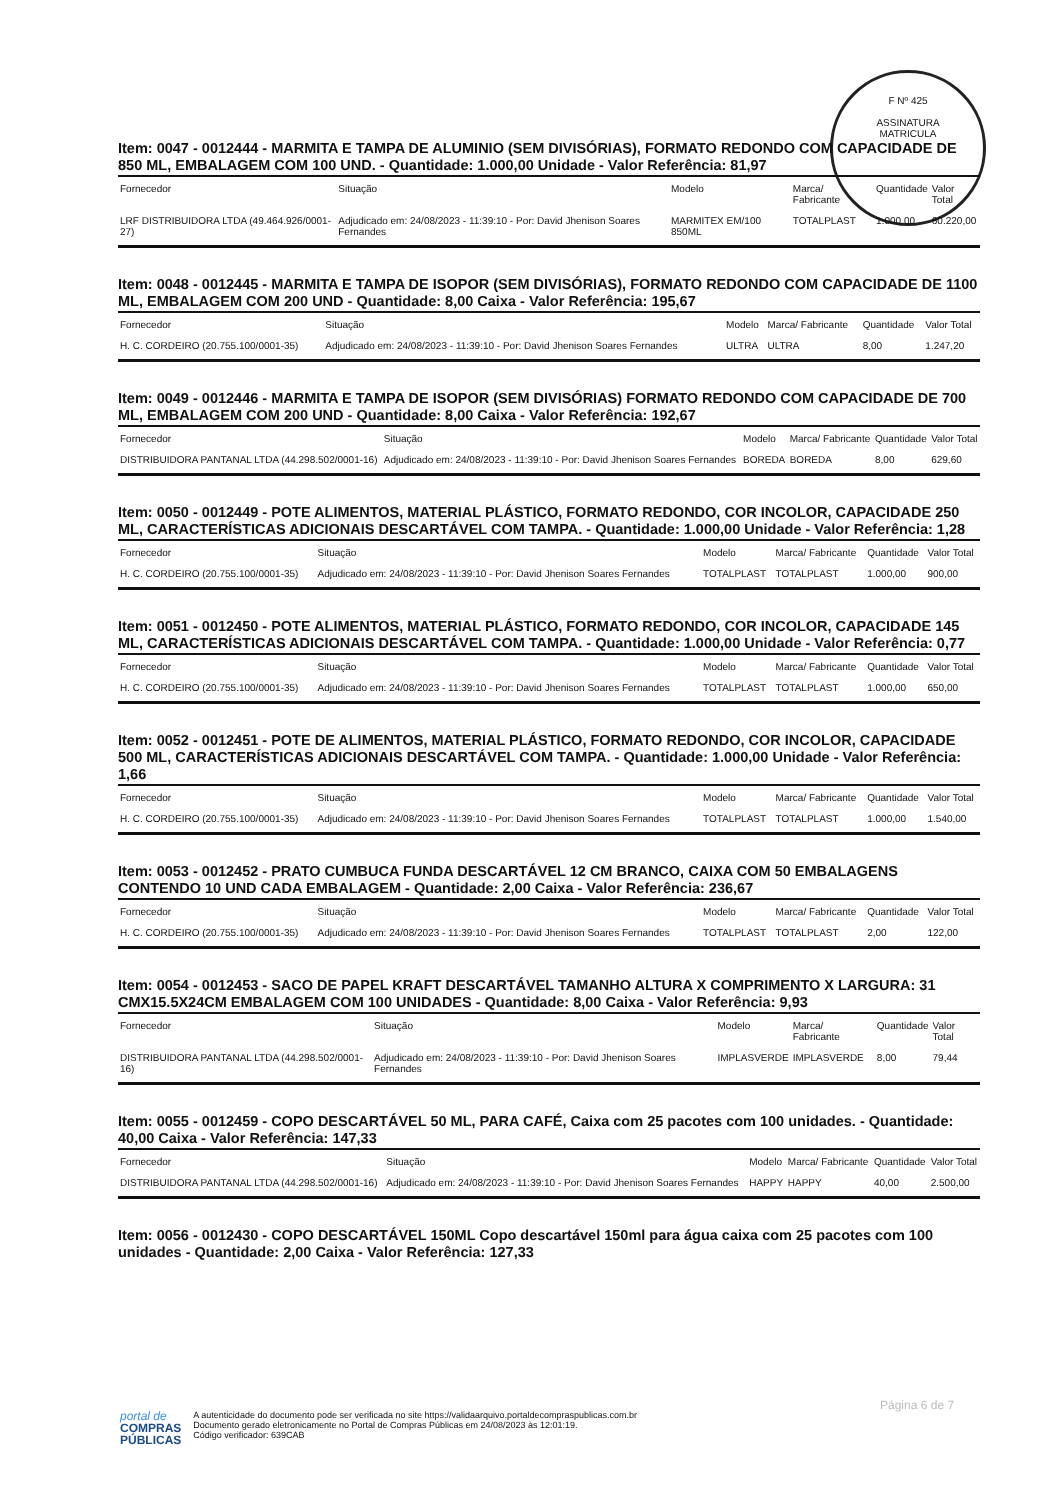F Nº 425
ASSINATURA
MATRICULA
Item: 0047 - 0012444 - MARMITA E TAMPA DE ALUMINIO (SEM DIVISÓRIAS), FORMATO REDONDO COM CAPACIDADE DE 850 ML, EMBALAGEM COM 100 UND. - Quantidade: 1.000,00 Unidade - Valor Referência: 81,97
| Fornecedor | Situação | Modelo | Marca/ Fabricante | Quantidade | Valor Total |
| --- | --- | --- | --- | --- | --- |
| LRF DISTRIBUIDORA LTDA (49.464.926/0001-27) | Adjudicado em: 24/08/2023 - 11:39:10 - Por: David Jhenison Soares Fernandes | MARMITEX EM/100 850ML | TOTALPLAST | 1.000,00 | 60.220,00 |
Item: 0048 - 0012445 - MARMITA E TAMPA DE ISOPOR (SEM DIVISÓRIAS), FORMATO REDONDO COM CAPACIDADE DE 1100 ML, EMBALAGEM COM 200 UND - Quantidade: 8,00 Caixa - Valor Referência: 195,67
| Fornecedor | Situação | Modelo | Marca/ Fabricante | Quantidade | Valor Total |
| --- | --- | --- | --- | --- | --- |
| H. C. CORDEIRO (20.755.100/0001-35) | Adjudicado em: 24/08/2023 - 11:39:10 - Por: David Jhenison Soares Fernandes | ULTRA | ULTRA | 8,00 | 1.247,20 |
Item: 0049 - 0012446 - MARMITA E TAMPA DE ISOPOR (SEM DIVISÓRIAS) FORMATO REDONDO COM CAPACIDADE DE 700 ML, EMBALAGEM COM 200 UND - Quantidade: 8,00 Caixa - Valor Referência: 192,67
| Fornecedor | Situação | Modelo | Marca/ Fabricante | Quantidade | Valor Total |
| --- | --- | --- | --- | --- | --- |
| DISTRIBUIDORA PANTANAL LTDA (44.298.502/0001-16) | Adjudicado em: 24/08/2023 - 11:39:10 - Por: David Jhenison Soares Fernandes | BOREDA | BOREDA | 8,00 | 629,60 |
Item: 0050 - 0012449 - POTE ALIMENTOS, MATERIAL PLÁSTICO, FORMATO REDONDO, COR INCOLOR, CAPACIDADE 250 ML, CARACTERÍSTICAS ADICIONAIS DESCARTÁVEL COM TAMPA. - Quantidade: 1.000,00 Unidade - Valor Referência: 1,28
| Fornecedor | Situação | Modelo | Marca/ Fabricante | Quantidade | Valor Total |
| --- | --- | --- | --- | --- | --- |
| H. C. CORDEIRO (20.755.100/0001-35) | Adjudicado em: 24/08/2023 - 11:39:10 - Por: David Jhenison Soares Fernandes | TOTALPLAST | TOTALPLAST | 1.000,00 | 900,00 |
Item: 0051 - 0012450 - POTE ALIMENTOS, MATERIAL PLÁSTICO, FORMATO REDONDO, COR INCOLOR, CAPACIDADE 145 ML, CARACTERÍSTICAS ADICIONAIS DESCARTÁVEL COM TAMPA. - Quantidade: 1.000,00 Unidade - Valor Referência: 0,77
| Fornecedor | Situação | Modelo | Marca/ Fabricante | Quantidade | Valor Total |
| --- | --- | --- | --- | --- | --- |
| H. C. CORDEIRO (20.755.100/0001-35) | Adjudicado em: 24/08/2023 - 11:39:10 - Por: David Jhenison Soares Fernandes | TOTALPLAST | TOTALPLAST | 1.000,00 | 650,00 |
Item: 0052 - 0012451 - POTE DE ALIMENTOS, MATERIAL PLÁSTICO, FORMATO REDONDO, COR INCOLOR, CAPACIDADE 500 ML, CARACTERÍSTICAS ADICIONAIS DESCARTÁVEL COM TAMPA. - Quantidade: 1.000,00 Unidade - Valor Referência: 1,66
| Fornecedor | Situação | Modelo | Marca/ Fabricante | Quantidade | Valor Total |
| --- | --- | --- | --- | --- | --- |
| H. C. CORDEIRO (20.755.100/0001-35) | Adjudicado em: 24/08/2023 - 11:39:10 - Por: David Jhenison Soares Fernandes | TOTALPLAST | TOTALPLAST | 1.000,00 | 1.540,00 |
Item: 0053 - 0012452 - PRATO CUMBUCA FUNDA DESCARTÁVEL 12 CM BRANCO, CAIXA COM 50 EMBALAGENS CONTENDO 10 UND CADA EMBALAGEM - Quantidade: 2,00 Caixa - Valor Referência: 236,67
| Fornecedor | Situação | Modelo | Marca/ Fabricante | Quantidade | Valor Total |
| --- | --- | --- | --- | --- | --- |
| H. C. CORDEIRO (20.755.100/0001-35) | Adjudicado em: 24/08/2023 - 11:39:10 - Por: David Jhenison Soares Fernandes | TOTALPLAST | TOTALPLAST | 2,00 | 122,00 |
Item: 0054 - 0012453 - SACO DE PAPEL KRAFT DESCARTÁVEL TAMANHO ALTURA X COMPRIMENTO X LARGURA: 31 CMX15.5X24CM EMBALAGEM COM 100 UNIDADES - Quantidade: 8,00 Caixa - Valor Referência: 9,93
| Fornecedor | Situação | Modelo | Marca/ Fabricante | Quantidade | Valor Total |
| --- | --- | --- | --- | --- | --- |
| DISTRIBUIDORA PANTANAL LTDA (44.298.502/0001-16) | Adjudicado em: 24/08/2023 - 11:39:10 - Por: David Jhenison Soares Fernandes | IMPLASVERDE | IMPLASVERDE | 8,00 | 79,44 |
Item: 0055 - 0012459 - COPO DESCARTÁVEL 50 ML, PARA CAFÉ, Caixa com 25 pacotes com 100 unidades. - Quantidade: 40,00 Caixa - Valor Referência: 147,33
| Fornecedor | Situação | Modelo | Marca/ Fabricante | Quantidade | Valor Total |
| --- | --- | --- | --- | --- | --- |
| DISTRIBUIDORA PANTANAL LTDA (44.298.502/0001-16) | Adjudicado em: 24/08/2023 - 11:39:10 - Por: David Jhenison Soares Fernandes | HAPPY | HAPPY | 40,00 | 2.500,00 |
Item: 0056 - 0012430 - COPO DESCARTÁVEL 150ML Copo descartável 150ml para água caixa com 25 pacotes com 100 unidades - Quantidade: 2,00 Caixa - Valor Referência: 127,33
Página 6 de 7
portal de
COMPRAS
PÚBLICAS
A autenticidade do documento pode ser verificada no site https://validaarquivo.portaldecompraspublicas.com.br
Documento gerado eletronicamente no Portal de Compras Públicas em 24/08/2023 às 12:01:19.
Código verificador: 639CAB